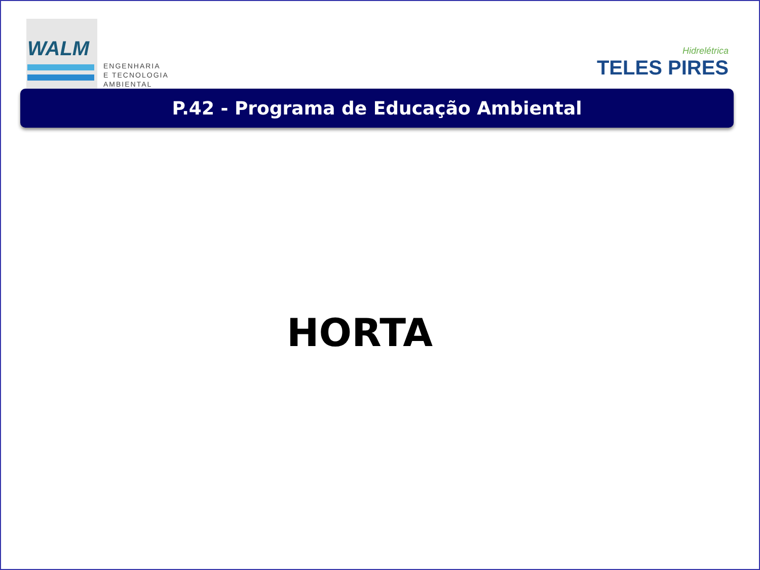WALM
ENGENHARIA
E TECNOLOGIA
AMBIENTAL
Hidrelétrica
TELES PIRES
P.42 - Programa de Educação Ambiental
HORTA